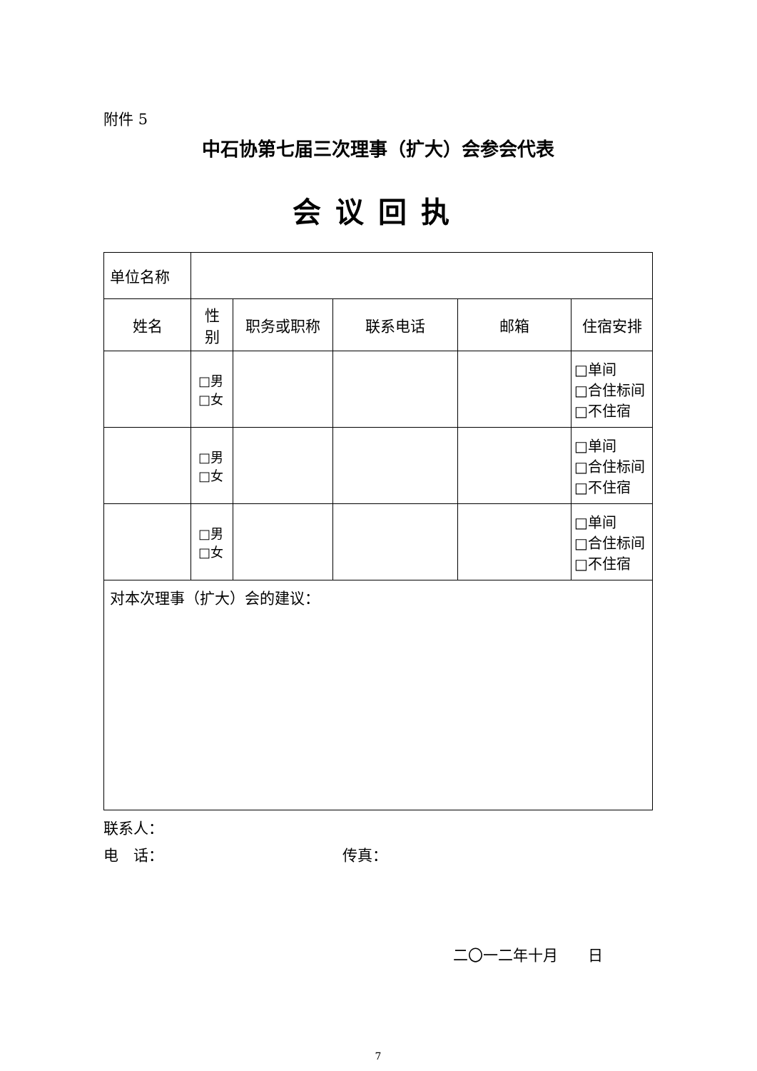附件 5
中石协第七届三次理事（扩大）会参会代表
会议回执
| 单位名称 | | | | | |
| 姓名 | 性 别 | 职务或职称 | 联系电话 | 邮箱 | 住宿安排 |
| | □男 □女 | | | | □单间 □合住标间 □不住宿 |
| | □男 □女 | | | | □单间 □合住标间 □不住宿 |
| | □男 □女 | | | | □单间 □合住标间 □不住宿 |
| 对本次理事（扩大）会的建议： | | | | | |
联系人：
电　话： 传真：
二〇一二年十月　　日
7